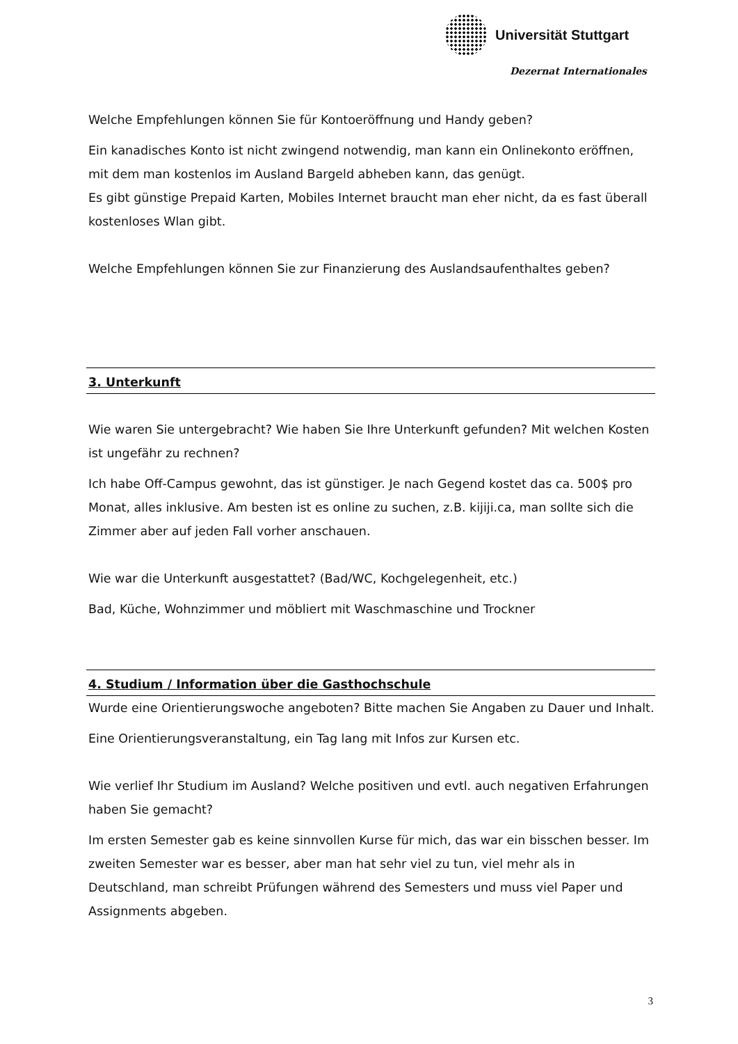Universität Stuttgart
Dezernat Internationales
Welche Empfehlungen können Sie für Kontoeröffnung und Handy geben?
Ein kanadisches Konto ist nicht zwingend notwendig, man kann ein Onlinekonto eröffnen, mit dem man kostenlos im Ausland Bargeld abheben kann, das genügt.
Es gibt günstige Prepaid Karten, Mobiles Internet braucht man eher nicht, da es fast überall kostenloses Wlan gibt.
Welche Empfehlungen können Sie zur Finanzierung des Auslandsaufenthaltes geben?
3. Unterkunft
Wie waren Sie untergebracht? Wie haben Sie Ihre Unterkunft gefunden? Mit welchen Kosten ist ungefähr zu rechnen?
Ich habe Off-Campus gewohnt, das ist günstiger. Je nach Gegend kostet das ca. 500$ pro Monat, alles inklusive. Am besten ist es online zu suchen, z.B. kijiji.ca, man sollte sich die Zimmer aber auf jeden Fall vorher anschauen.
Wie war die Unterkunft ausgestattet? (Bad/WC, Kochgelegenheit, etc.)
Bad, Küche, Wohnzimmer und möbliert mit Waschmaschine und Trockner
4. Studium / Information über die Gasthochschule
Wurde eine Orientierungswoche angeboten? Bitte machen Sie Angaben zu Dauer und Inhalt.
Eine Orientierungsveranstaltung, ein Tag lang mit Infos zur Kursen etc.
Wie verlief Ihr Studium im Ausland? Welche positiven und evtl. auch negativen Erfahrungen haben Sie gemacht?
Im ersten Semester gab es keine sinnvollen Kurse für mich, das war ein bisschen besser. Im zweiten Semester war es besser, aber man hat sehr viel zu tun, viel mehr als in Deutschland, man schreibt Prüfungen während des Semesters und muss viel Paper und Assignments abgeben.
3